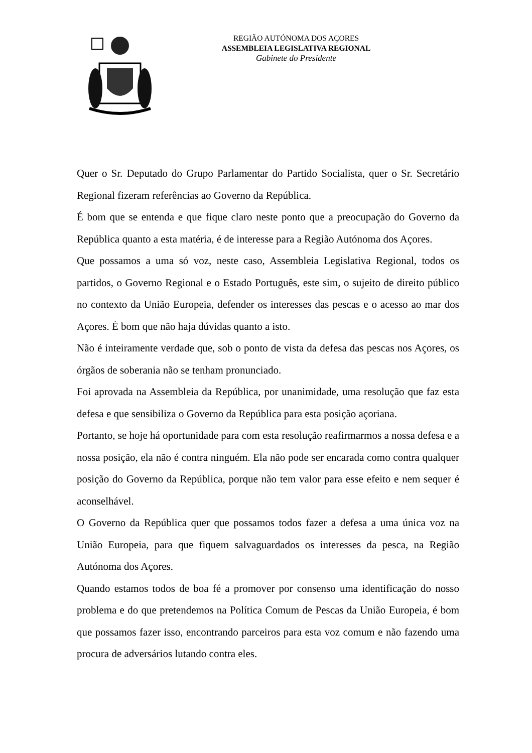REGIÃO AUTÓNOMA DOS AÇORES
ASSEMBLEIA LEGISLATIVA REGIONAL
Gabinete do Presidente
Quer o Sr. Deputado do Grupo Parlamentar do Partido Socialista, quer o Sr. Secretário Regional fizeram referências ao Governo da República.
É bom que se entenda e que fique claro neste ponto que a preocupação do Governo da República quanto a esta matéria, é de interesse para a Região Autónoma dos Açores.
Que possamos a uma só voz, neste caso, Assembleia Legislativa Regional, todos os partidos, o Governo Regional e o Estado Português, este sim, o sujeito de direito público no contexto da União Europeia, defender os interesses das pescas e o acesso ao mar dos Açores. É bom que não haja dúvidas quanto a isto.
Não é inteiramente verdade que, sob o ponto de vista da defesa das pescas nos Açores, os órgãos de soberania não se tenham pronunciado.
Foi aprovada na Assembleia da República, por unanimidade, uma resolução que faz esta defesa e que sensibiliza o Governo da República para esta posição açoriana.
Portanto, se hoje há oportunidade para com esta resolução reafirmarmos a nossa defesa e a nossa posição, ela não é contra ninguém. Ela não pode ser encarada como contra qualquer posição do Governo da República, porque não tem valor para esse efeito e nem sequer é aconselhável.
O Governo da República quer que possamos todos fazer a defesa a uma única voz na União Europeia, para que fiquem salvaguardados os interesses da pesca, na Região Autónoma dos Açores.
Quando estamos todos de boa fé a promover por consenso uma identificação do nosso problema e do que pretendemos na Política Comum de Pescas da União Europeia, é bom que possamos fazer isso, encontrando parceiros para esta voz comum e não fazendo uma procura de adversários lutando contra eles.